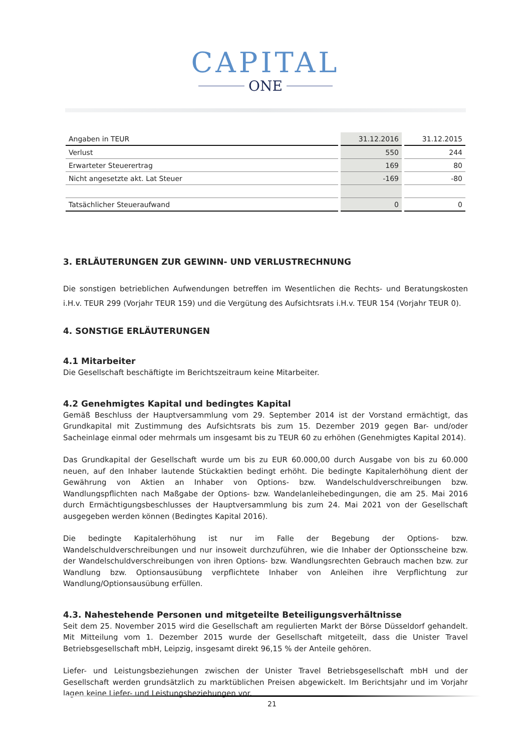CAPITAL
ONE
| Angaben in TEUR | 31.12.2016 | 31.12.2015 |
| Verlust | 550 | 244 |
| Erwarteter Steuerertrag | 169 | 80 |
| Nicht angesetzte akt. Lat Steuer | -169 | -80 |
| Tatsächlicher Steueraufwand | 0 | 0 |
3. ERLÄUTERUNGEN ZUR GEWINN- UND VERLUSTRECHNUNG
Die sonstigen betrieblichen Aufwendungen betreffen im Wesentlichen die Rechts- und Beratungskosten i.H.v. TEUR 299 (Vorjahr TEUR 159) und die Vergütung des Aufsichtsrats i.H.v. TEUR 154 (Vorjahr TEUR 0).
4. SONSTIGE ERLÄUTERUNGEN
4.1 Mitarbeiter
Die Gesellschaft beschäftigte im Berichtszeitraum keine Mitarbeiter.
4.2 Genehmigtes Kapital und bedingtes Kapital
Gemäß Beschluss der Hauptversammlung vom 29. September 2014 ist der Vorstand ermächtigt, das Grundkapital mit Zustimmung des Aufsichtsrats bis zum 15. Dezember 2019 gegen Bar- und/oder Sacheinlage einmal oder mehrmals um insgesamt bis zu TEUR 60 zu erhöhen (Genehmigtes Kapital 2014).
Das Grundkapital der Gesellschaft wurde um bis zu EUR 60.000,00 durch Ausgabe von bis zu 60.000 neuen, auf den Inhaber lautende Stückaktien bedingt erhöht. Die bedingte Kapitalerhöhung dient der Gewährung von Aktien an Inhaber von Options- bzw. Wandelschuldverschreibungen bzw. Wandlungspflichten nach Maßgabe der Options- bzw. Wandelanleihebedingungen, die am 25. Mai 2016 durch Ermächtigungsbeschlusses der Hauptversammlung bis zum 24. Mai 2021 von der Gesellschaft ausgegeben werden können (Bedingtes Kapital 2016).
Die bedingte Kapitalerhöhung ist nur im Falle der Begebung der Options- bzw. Wandelschuldverschreibungen und nur insoweit durchzuführen, wie die Inhaber der Optionsscheine bzw. der Wandelschuldverschreibungen von ihren Options- bzw. Wandlungsrechten Gebrauch machen bzw. zur Wandlung bzw. Optionsausübung verpflichtete Inhaber von Anleihen ihre Verpflichtung zur Wandlung/Optionsausübung erfüllen.
4.3. Nahestehende Personen und mitgeteilte Beteiligungsverhältnisse
Seit dem 25. November 2015 wird die Gesellschaft am regulierten Markt der Börse Düsseldorf gehandelt. Mit Mitteilung vom 1. Dezember 2015 wurde der Gesellschaft mitgeteilt, dass die Unister Travel Betriebsgesellschaft mbH, Leipzig, insgesamt direkt 96,15 % der Anteile gehören.
Liefer- und Leistungsbeziehungen zwischen der Unister Travel Betriebsgesellschaft mbH und der Gesellschaft werden grundsätzlich zu marktüblichen Preisen abgewickelt. Im Berichtsjahr und im Vorjahr lagen keine Liefer- und Leistungsbeziehungen vor.
21